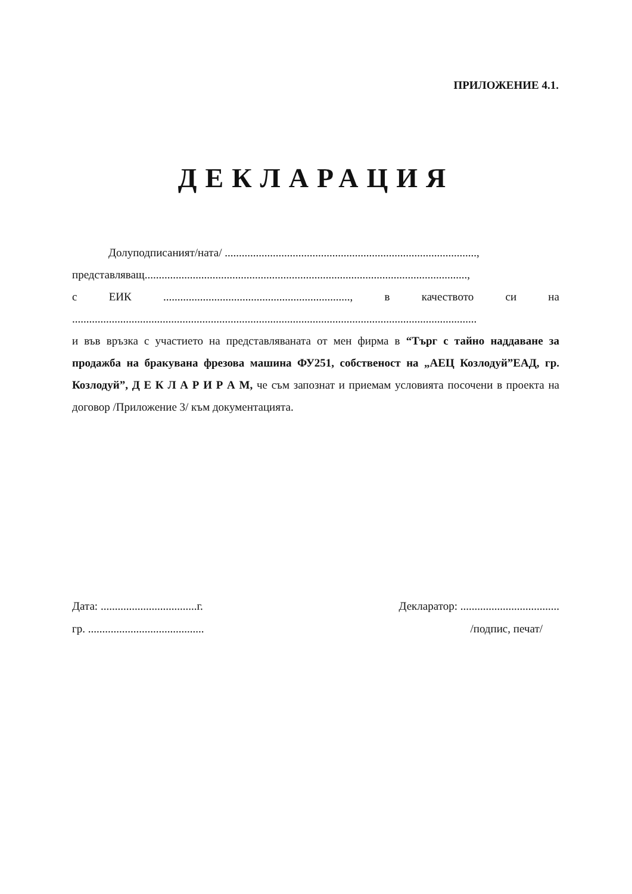ПРИЛОЖЕНИЕ 4.1.
ДЕКЛАРАЦИЯ
Долуподписаният/ната/ .........................................................................................,
представляващ..................................................................................................................,
с ЕИК.................................................................., в качеството си на
...............................................................................................................................................
и във връзка с участието на представляваната от мен фирма в “Търг с тайно наддаване за продажба на бракувана фрезова машина ФУ251, собственост на „АЕЦ Козлодуй”ЕАД, гр. Козлодуй”, Д Е К Л А Р И Р А М, че съм запознат и приемам условията посочени в проекта на договор /Приложение 3/ към документацията.
Дата: ..................................г. Декларатор: ...................................
гр. ......................................... /подпис, печат/